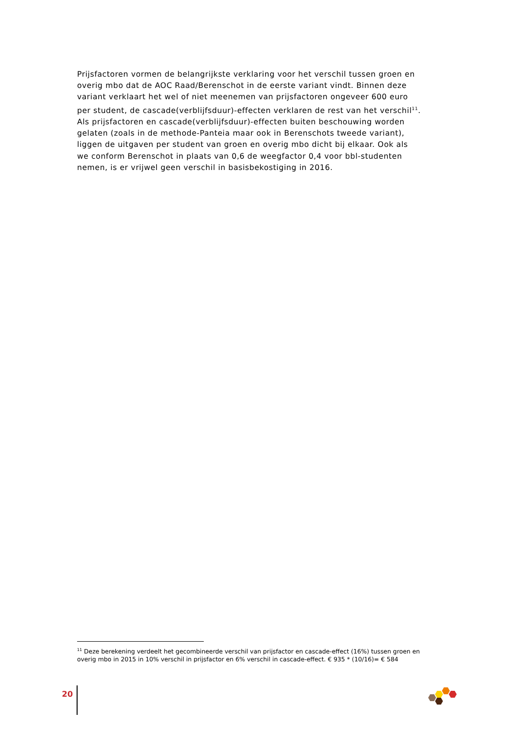Prijsfactoren vormen de belangrijkste verklaring voor het verschil tussen groen en overig mbo dat de AOC Raad/Berenschot in de eerste variant vindt. Binnen deze variant verklaart het wel of niet meenemen van prijsfactoren ongeveer 600 euro per student, de cascade(verblijfsduur)-effecten verklaren de rest van het verschil<sup>11</sup>. Als prijsfactoren en cascade(verblijfsduur)-effecten buiten beschouwing worden gelaten (zoals in de methode-Panteia maar ook in Berenschots tweede variant), liggen de uitgaven per student van groen en overig mbo dicht bij elkaar. Ook als we conform Berenschot in plaats van 0,6 de weegfactor 0,4 voor bbl-studenten nemen, is er vrijwel geen verschil in basisbekostiging in 2016.
<sup>11</sup> Deze berekening verdeelt het gecombineerde verschil van prijsfactor en cascade-effect (16%) tussen groen en overig mbo in 2015 in 10% verschil in prijsfactor en 6% verschil in cascade-effect. € 935 * (10/16)= € 584
20